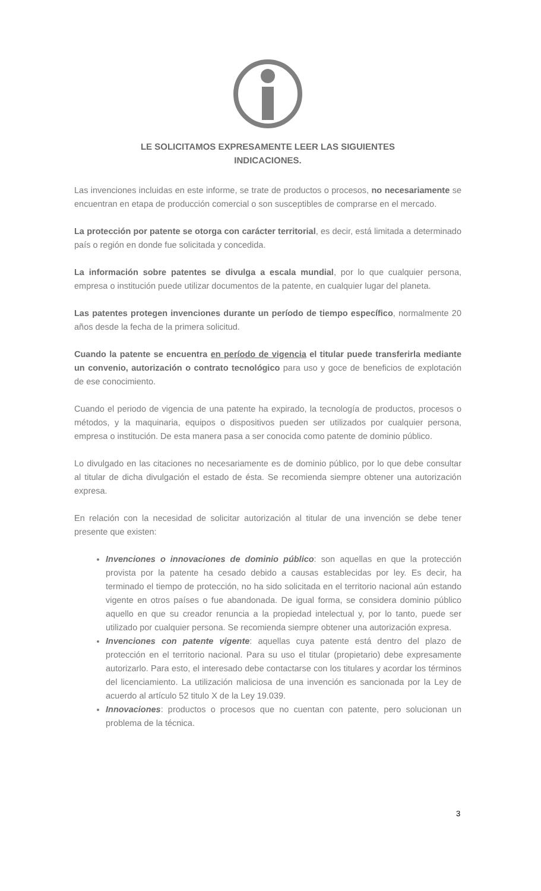LE SOLICITAMOS EXPRESAMENTE LEER LAS SIGUIENTES
INDICACIONES.
Las invenciones incluidas en este informe, se trate de productos o procesos, no necesariamente se encuentran en etapa de producción comercial o son susceptibles de comprarse en el mercado.
La protección por patente se otorga con carácter territorial, es decir, está limitada a determinado país o región en donde fue solicitada y concedida.
La información sobre patentes se divulga a escala mundial, por lo que cualquier persona, empresa o institución puede utilizar documentos de la patente, en cualquier lugar del planeta.
Las patentes protegen invenciones durante un período de tiempo específico, normalmente 20 años desde la fecha de la primera solicitud.
Cuando la patente se encuentra en período de vigencia el titular puede transferirla mediante un convenio, autorización o contrato tecnológico para uso y goce de beneficios de explotación de ese conocimiento.
Cuando el periodo de vigencia de una patente ha expirado, la tecnología de productos, procesos o métodos, y la maquinaria, equipos o dispositivos pueden ser utilizados por cualquier persona, empresa o institución. De esta manera pasa a ser conocida como patente de dominio público.
Lo divulgado en las citaciones no necesariamente es de dominio público, por lo que debe consultar al titular de dicha divulgación el estado de ésta. Se recomienda siempre obtener una autorización expresa.
En relación con la necesidad de solicitar autorización al titular de una invención se debe tener presente que existen:
Invenciones o innovaciones de dominio público: son aquellas en que la protección provista por la patente ha cesado debido a causas establecidas por ley. Es decir, ha terminado el tiempo de protección, no ha sido solicitada en el territorio nacional aún estando vigente en otros países o fue abandonada. De igual forma, se considera dominio público aquello en que su creador renuncia a la propiedad intelectual y, por lo tanto, puede ser utilizado por cualquier persona. Se recomienda siempre obtener una autorización expresa.
Invenciones con patente vigente: aquellas cuya patente está dentro del plazo de protección en el territorio nacional. Para su uso el titular (propietario) debe expresamente autorizarlo. Para esto, el interesado debe contactarse con los titulares y acordar los términos del licenciamiento. La utilización maliciosa de una invención es sancionada por la Ley de acuerdo al artículo 52 titulo X de la Ley 19.039.
Innovaciones: productos o procesos que no cuentan con patente, pero solucionan un problema de la técnica.
3